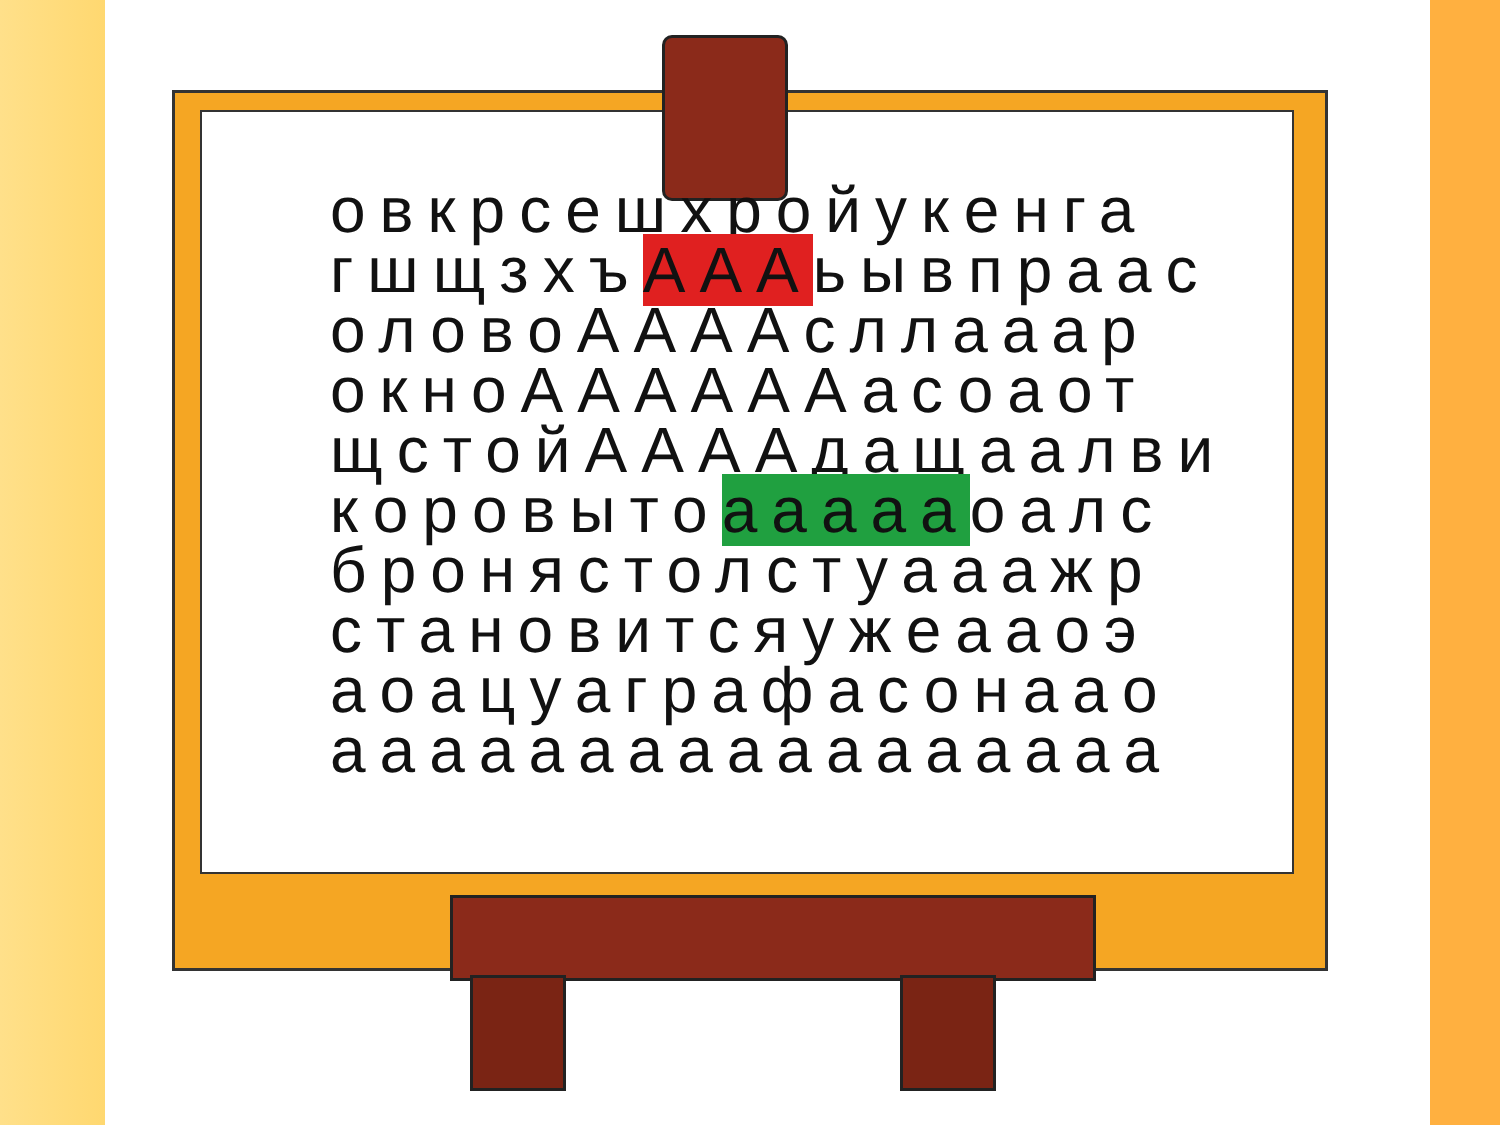овкрсешхройукенга
гшщзхъАААьывпраас
оловоААААсллааар
окноААААААасоаот
щстойААААдащаалви
коровытоаааааоалс
бронястолстуааажр
становитсяужеааоэ
аоацуаграфасонаао
ааааааааааааааааа